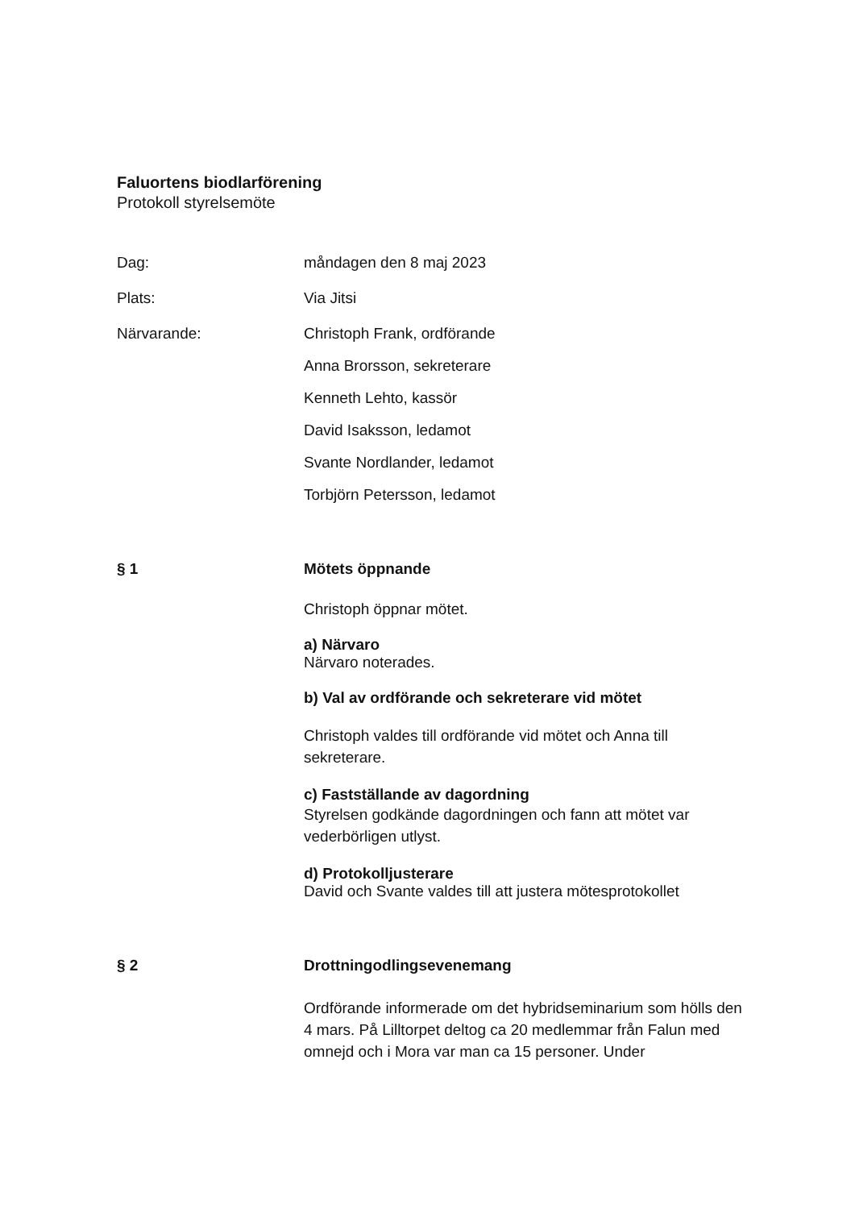Faluortens biodlarförening
Protokoll styrelsemöte
Dag: måndagen den 8 maj 2023
Plats: Via Jitsi
Närvarande: Christoph Frank, ordförande
Anna Brorsson, sekreterare
Kenneth Lehto, kassör
David Isaksson, ledamot
Svante Nordlander, ledamot
Torbjörn Petersson, ledamot
§ 1 Mötets öppnande
Christoph öppnar mötet.
a) Närvaro
Närvaro noterades.
b) Val av ordförande och sekreterare vid mötet
Christoph valdes till ordförande vid mötet och Anna till sekreterare.
c) Fastställande av dagordning
Styrelsen godkände dagordningen och fann att mötet var vederbörligen utlyst.
d) Protokolljusterare
David och Svante valdes till att justera mötesprotokollet
§ 2 Drottningodlingsevenemang
Ordförande informerade om det hybridseminarium som hölls den 4 mars. På Lilltorpet deltog ca 20 medlemmar från Falun med omnejd och i Mora var man ca 15 personer. Under